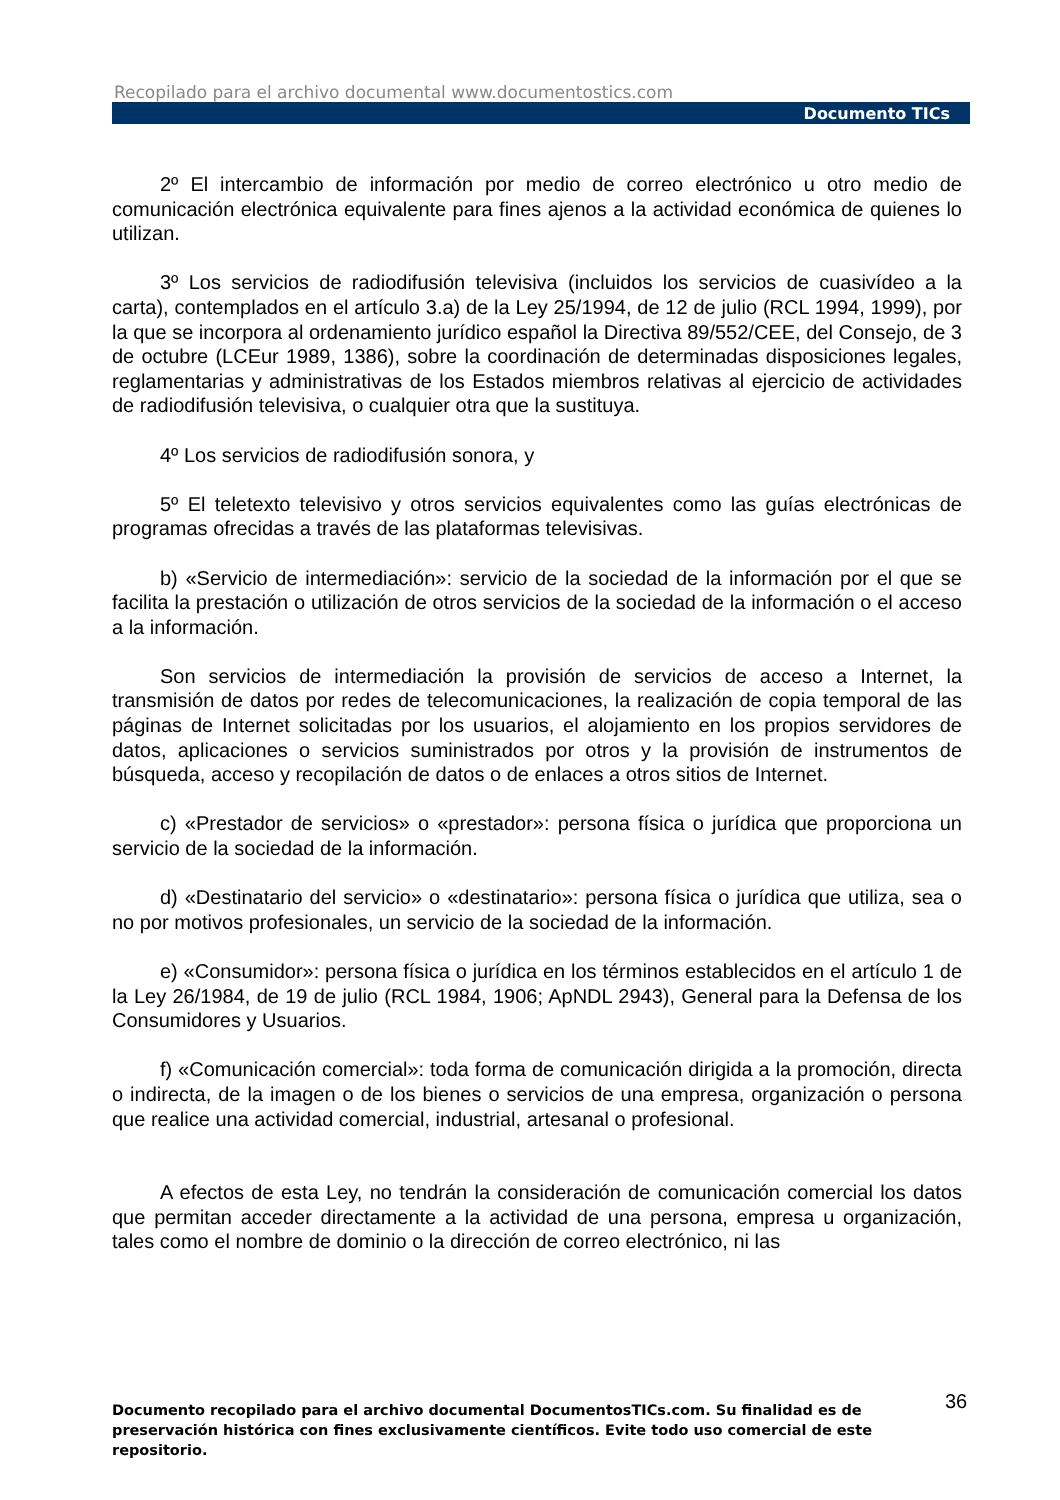Recopilado para el archivo documental www.documentostics.com
Documento TICs
2º El intercambio de información por medio de correo electrónico u otro medio de comunicación electrónica equivalente para fines ajenos a la actividad económica de quienes lo utilizan.
3º Los servicios de radiodifusión televisiva (incluidos los servicios de cuasivídeo a la carta), contemplados en el artículo 3.a) de la Ley 25/1994, de 12 de julio (RCL 1994, 1999), por la que se incorpora al ordenamiento jurídico español la Directiva 89/552/CEE, del Consejo, de 3 de octubre (LCEur 1989, 1386), sobre la coordinación de determinadas disposiciones legales, reglamentarias y administrativas de los Estados miembros relativas al ejercicio de actividades de radiodifusión televisiva, o cualquier otra que la sustituya.
4º Los servicios de radiodifusión sonora, y
5º El teletexto televisivo y otros servicios equivalentes como las guías electrónicas de programas ofrecidas a través de las plataformas televisivas.
b) «Servicio de intermediación»: servicio de la sociedad de la información por el que se facilita la prestación o utilización de otros servicios de la sociedad de la información o el acceso a la información.
Son servicios de intermediación la provisión de servicios de acceso a Internet, la transmisión de datos por redes de telecomunicaciones, la realización de copia temporal de las páginas de Internet solicitadas por los usuarios, el alojamiento en los propios servidores de datos, aplicaciones o servicios suministrados por otros y la provisión de instrumentos de búsqueda, acceso y recopilación de datos o de enlaces a otros sitios de Internet.
c) «Prestador de servicios» o «prestador»: persona física o jurídica que proporciona un servicio de la sociedad de la información.
d) «Destinatario del servicio» o «destinatario»: persona física o jurídica que utiliza, sea o no por motivos profesionales, un servicio de la sociedad de la información.
e) «Consumidor»: persona física o jurídica en los términos establecidos en el artículo 1 de la Ley 26/1984, de 19 de julio (RCL 1984, 1906; ApNDL 2943), General para la Defensa de los Consumidores y Usuarios.
f) «Comunicación comercial»: toda forma de comunicación dirigida a la promoción, directa o indirecta, de la imagen o de los bienes o servicios de una empresa, organización o persona que realice una actividad comercial, industrial, artesanal o profesional.
A efectos de esta Ley, no tendrán la consideración de comunicación comercial los datos que permitan acceder directamente a la actividad de una persona, empresa u organización, tales como el nombre de dominio o la dirección de correo electrónico, ni las
36
Documento recopilado para el archivo documental DocumentosTICs.com. Su finalidad es de preservación histórica con fines exclusivamente científicos. Evite todo uso comercial de este repositorio.